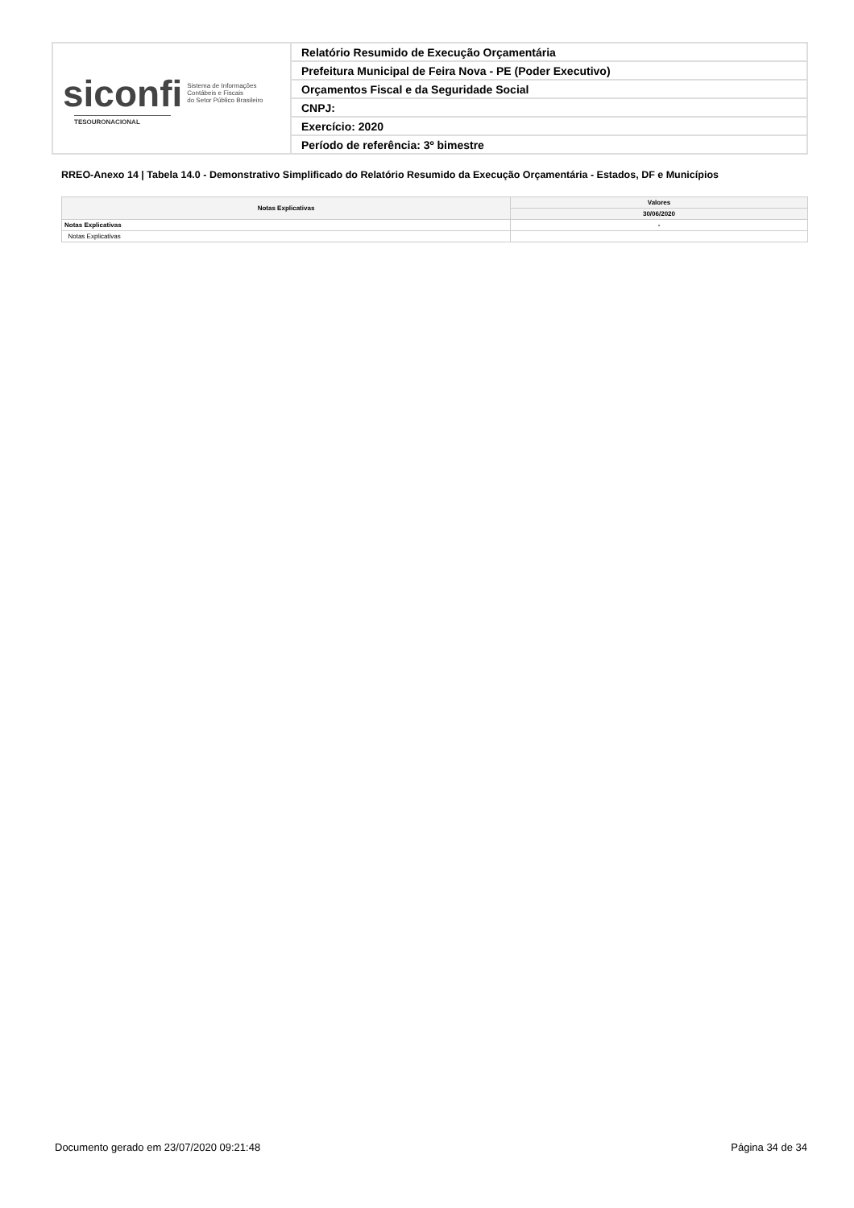| siconfi Sistema de Informações Contábeis e Fiscais do Setor Público Brasileiro TESOURONACIONAL | Relatório Resumido de Execução Orçamentária |
| | Prefeitura Municipal de Feira Nova - PE (Poder Executivo) |
| | Orçamentos Fiscal e da Seguridade Social |
| | CNPJ: |
| | Exercício: 2020 |
| | Período de referência: 3º bimestre |
RREO-Anexo 14 | Tabela 14.0 - Demonstrativo Simplificado do Relatório Resumido da Execução Orçamentária - Estados, DF e Municípios
| Notas Explicativas | Valores |
| --- | --- |
| | 30/06/2020 |
| Notas Explicativas | - |
| Notas Explicativas | |
Documento gerado em 23/07/2020 09:21:48 Página 34 de 34